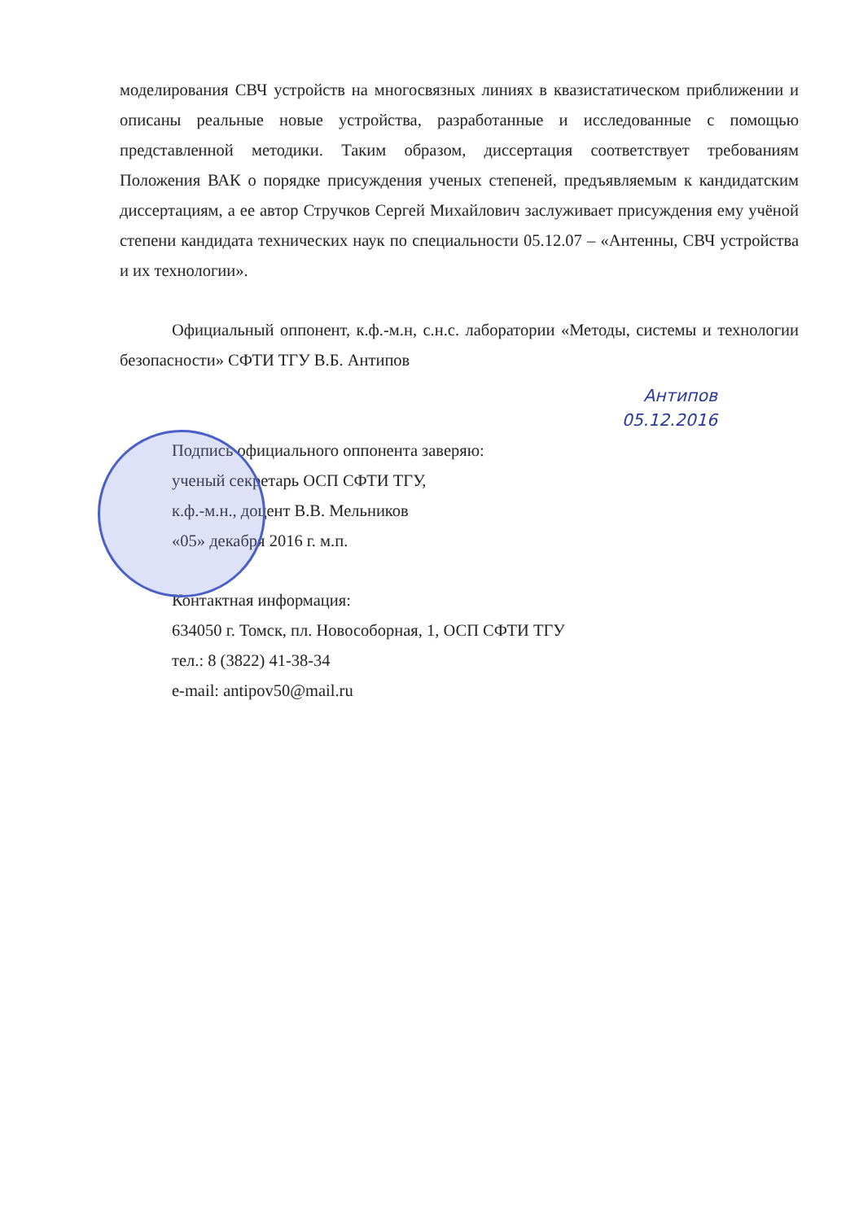моделирования СВЧ устройств на многосвязных линиях в квазистатическом приближении и описаны реальные новые устройства, разработанные и исследованные с помощью представленной методики. Таким образом, диссертация соответствует требованиям Положения ВАК о порядке присуждения ученых степеней, предъявляемым к кандидатским диссертациям, а ее автор Стручков Сергей Михайлович заслуживает присуждения ему учёной степени кандидата технических наук по специальности 05.12.07 – «Антенны, СВЧ устройства и их технологии».
Официальный оппонент, к.ф.-м.н, с.н.с. лаборатории «Методы, системы и технологии безопасности» СФТИ ТГУ В.Б. Антипов
Антипов
05.12.2016
Подпись официального оппонента заверяю:
ученый секретарь ОСП СФТИ ТГУ,
к.ф.-м.н., доцент В.В. Мельников
«05» декабря 2016 г. м.п.
Контактная информация:
634050 г. Томск, пл. Новособорная, 1, ОСП СФТИ ТГУ
тел.: 8 (3822) 41-38-34
e-mail: antipov50@mail.ru